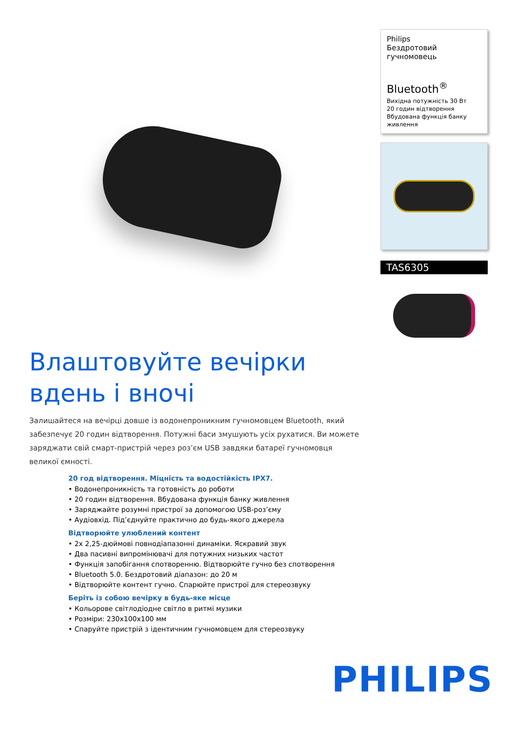Philips
Бездротовий
гучномовець
Bluetooth<sup>®</sup>
Вихідна потужність 30 Вт
20 годин відтворення
Вбудована функція банку живлення
TAS6305
Влаштовуйте вечірки вдень і вночі
Залишайтеся на вечірці довше із водонепроникним гучномовцем Bluetooth, який забезпечує 20 годин відтворення. Потужні баси змушують усіх рухатися. Ви можете заряджати свій смарт-пристрій через роз’єм USB завдяки батареї гучномовця великої ємності.
20 год відтворення. Міцність та водостійкість IPX7.
• Водонепроникність та готовність до роботи
• 20 годин відтворення. Вбудована функція банку живлення
• Заряджайте розумні пристрої за допомогою USB-роз’єму
• Аудіовхід. Під’єднуйте практично до будь-якого джерела
Відтворюйте улюблений контент
• 2x 2,25-дюймові повнодіапазонні динаміки. Яскравий звук
• Два пасивні випромінювачі для потужних низьких частот
• Функція запобігання спотворенню. Відтворюйте гучно без спотворення
• Bluetooth 5.0. Бездротовий діапазон: до 20 м
• Відтворюйте контент гучно. Спарюйте пристрої для стереозвуку
Беріть із собою вечірку в будь-яке місце
• Кольорове світлодіодне світло в ритмі музики
• Розміри: 230x100x100 мм
• Спаруйте пристрій з ідентичним гучномовцем для стереозвуку
PHILIPS